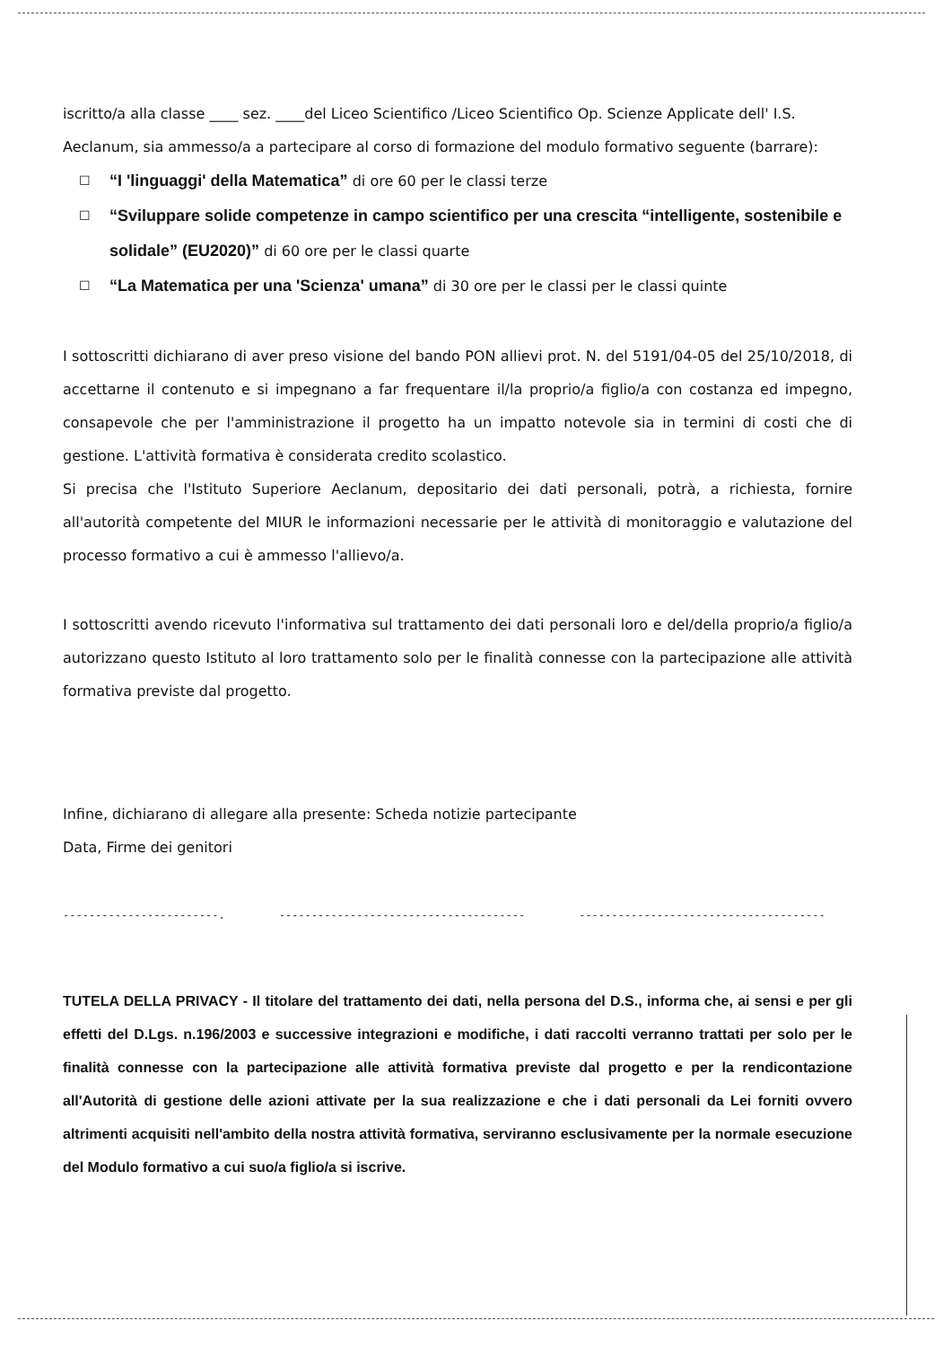iscritto/a alla classe ____ sez. ____del Liceo Scientifico /Liceo Scientifico Op. Scienze Applicate dell' I.S. Aeclanum, sia ammesso/a a partecipare al corso di formazione del modulo formativo seguente (barrare):
☐ “I 'linguaggi' della Matematica” di ore 60 per le classi terze
☐ “Sviluppare solide competenze in campo scientifico per una crescita “intelligente, sostenibile e solidale” (EU2020)” di 60 ore per le classi quarte
☐ “La Matematica per una 'Scienza' umana” di 30 ore per le classi per le classi quinte
I sottoscritti dichiarano di aver preso visione del bando PON allievi prot. N. del 5191/04-05 del 25/10/2018, di accettarne il contenuto e si impegnano a far frequentare il/la proprio/a figlio/a con costanza ed impegno, consapevole che per l'amministrazione il progetto ha un impatto notevole sia in termini di costi che di gestione. L'attività formativa è considerata credito scolastico.
Si precisa che l'Istituto Superiore Aeclanum, depositario dei dati personali, potrà, a richiesta, fornire all'autorità competente del MIUR le informazioni necessarie per le attività di monitoraggio e valutazione del processo formativo a cui è ammesso l'allievo/a.
I sottoscritti avendo ricevuto l'informativa sul trattamento dei dati personali loro e del/della proprio/a figlio/a autorizzano questo Istituto al loro trattamento solo per le finalità connesse con la partecipazione alle attività formativa previste dal progetto.
Infine, dichiarano di allegare alla presente: Scheda notizie partecipante
Data, Firme dei genitori
------------------------. -------------------------------------- --------------------------------------
TUTELA DELLA PRIVACY - Il titolare del trattamento dei dati, nella persona del D.S., informa che, ai sensi e per gli effetti del D.Lgs. n.196/2003 e successive integrazioni e modifiche, i dati raccolti verranno trattati per solo per le finalità connesse con la partecipazione alle attività formativa previste dal progetto e per la rendicontazione all'Autorità di gestione delle azioni attivate per la sua realizzazione e che i dati personali da Lei forniti ovvero altrimenti acquisiti nell'ambito della nostra attività formativa, serviranno esclusivamente per la normale esecuzione del Modulo formativo a cui suo/a figlio/a si iscrive.